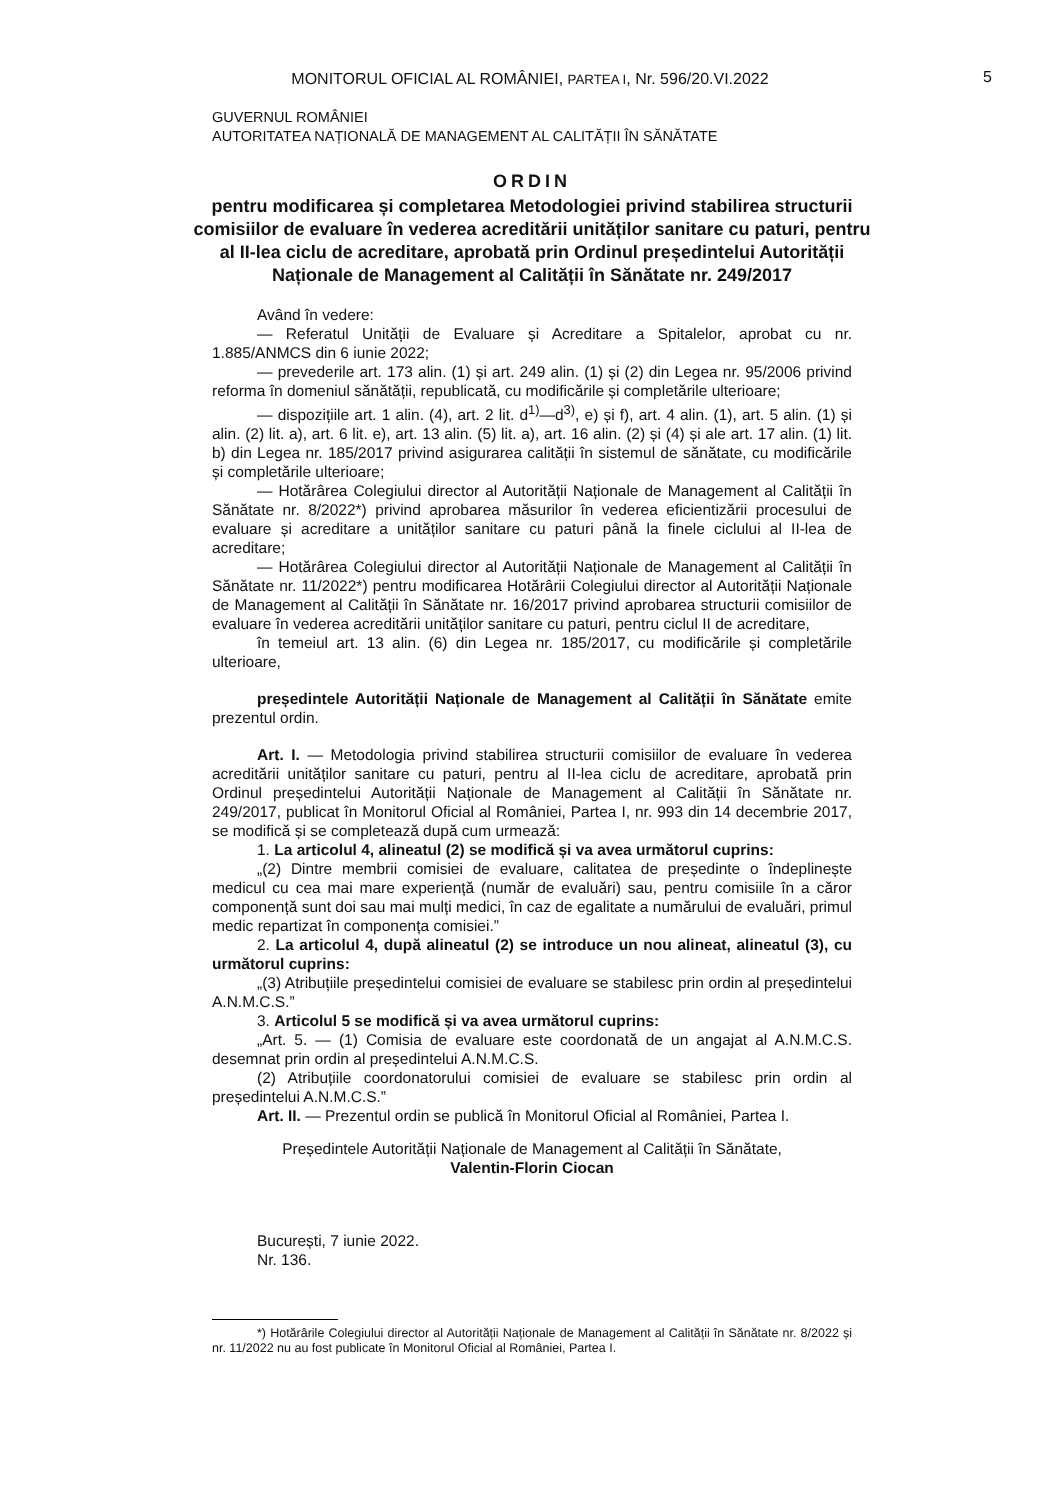MONITORUL OFICIAL AL ROMÂNIEI, PARTEA I, Nr. 596/20.VI.2022
5
GUVERNUL ROMÂNIEI
AUTORITATEA NAȚIONALĂ DE MANAGEMENT AL CALITĂȚII ÎN SĂNĂTATE
ORDIN
pentru modificarea și completarea Metodologiei privind stabilirea structurii comisiilor de evaluare în vederea acreditării unităților sanitare cu paturi, pentru al II-lea ciclu de acreditare, aprobată prin Ordinul președintelui Autorității Naționale de Management al Calității în Sănătate nr. 249/2017
Având în vedere:
— Referatul Unității de Evaluare și Acreditare a Spitalelor, aprobat cu nr. 1.885/ANMCS din 6 iunie 2022;
— prevederile art. 173 alin. (1) și art. 249 alin. (1) și (2) din Legea nr. 95/2006 privind reforma în domeniul sănătății, republicată, cu modificările și completările ulterioare;
— dispozițiile art. 1 alin. (4), art. 2 lit. d<sup>1)</sup>—d<sup>3)</sup>, e) și f), art. 4 alin. (1), art. 5 alin. (1) și alin. (2) lit. a), art. 6 lit. e), art. 13 alin. (5) lit. a), art. 16 alin. (2) și (4) și ale art. 17 alin. (1) lit. b) din Legea nr. 185/2017 privind asigurarea calității în sistemul de sănătate, cu modificările și completările ulterioare;
— Hotărârea Colegiului director al Autorității Naționale de Management al Calității în Sănătate nr. 8/2022*) privind aprobarea măsurilor în vederea eficientizării procesului de evaluare și acreditare a unităților sanitare cu paturi până la finele ciclului al II-lea de acreditare;
— Hotărârea Colegiului director al Autorității Naționale de Management al Calității în Sănătate nr. 11/2022*) pentru modificarea Hotărârii Colegiului director al Autorității Naționale de Management al Calității în Sănătate nr. 16/2017 privind aprobarea structurii comisiilor de evaluare în vederea acreditării unităților sanitare cu paturi, pentru ciclul II de acreditare,
în temeiul art. 13 alin. (6) din Legea nr. 185/2017, cu modificările și completările ulterioare,
președintele Autorității Naționale de Management al Calității în Sănătate emite prezentul ordin.
Art. I. — Metodologia privind stabilirea structurii comisiilor de evaluare în vederea acreditării unităților sanitare cu paturi, pentru al II-lea ciclu de acreditare, aprobată prin Ordinul președintelui Autorității Naționale de Management al Calității în Sănătate nr. 249/2017, publicat în Monitorul Oficial al României, Partea I, nr. 993 din 14 decembrie 2017, se modifică și se completează după cum urmează:
1. La articolul 4, alineatul (2) se modifică și va avea următorul cuprins:
„(2) Dintre membrii comisiei de evaluare, calitatea de președinte o îndeplinește medicul cu cea mai mare experiență (număr de evaluări) sau, pentru comisiile în a căror componență sunt doi sau mai mulți medici, în caz de egalitate a numărului de evaluări, primul medic repartizat în componența comisiei.”
2. La articolul 4, după alineatul (2) se introduce un nou alineat, alineatul (3), cu următorul cuprins:
„(3) Atribuțiile președintelui comisiei de evaluare se stabilesc prin ordin al președintelui A.N.M.C.S.”
3. Articolul 5 se modifică și va avea următorul cuprins:
„Art. 5. — (1) Comisia de evaluare este coordonată de un angajat al A.N.M.C.S. desemnat prin ordin al președintelui A.N.M.C.S.
(2) Atribuțiile coordonatorului comisiei de evaluare se stabilesc prin ordin al președintelui A.N.M.C.S.”
Art. II. — Prezentul ordin se publică în Monitorul Oficial al României, Partea I.
Președintele Autorității Naționale de Management al Calității în Sănătate,
Valentin-Florin Ciocan
București, 7 iunie 2022.
Nr. 136.
*) Hotărârile Colegiului director al Autorității Naționale de Management al Calității în Sănătate nr. 8/2022 și nr. 11/2022 nu au fost publicate în Monitorul Oficial al României, Partea I.